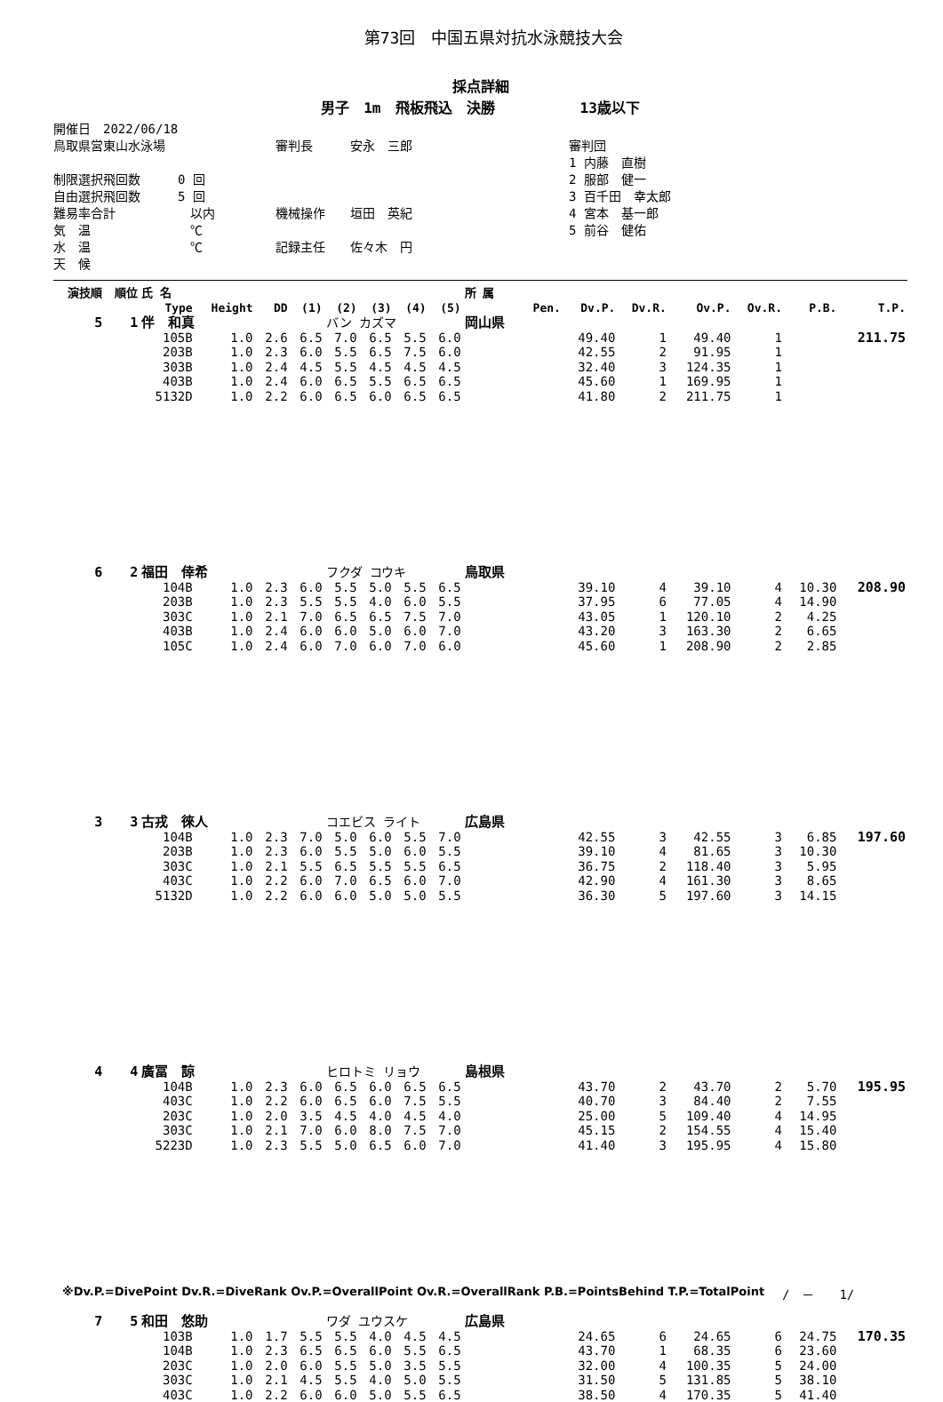第73回　中国五県対抗水泳競技大会
採点詳細
男子　1m　飛板飛込　決勝　　　　　　13歳以下
開催日　2022/06/18
鳥取県営東山水泳場
制限選択飛回数　　　0 回
自由選択飛回数　　　5 回
難易率合計　　　　　　以内
気　温　　　　　　　　℃
水　温　　　　　　　　℃
天　候
審判長　　　安永　三郎
機械操作　　垣田　英紀
記録主任　　佐々木　円
審判団
1 内藤　直樹
2 服部　健一
3 百千田　幸太郎
4 宮本　基一郎
5 前谷　健佑
| 演技順 | 順位 | 氏 名 | | | | | | | | 所 属 | | | | | | | |
| --- | --- | --- | --- | --- | --- | --- | --- | --- | --- | --- | --- | --- | --- | --- | --- | --- | --- |
| | | Type | Height | DD | (1) | (2) | (3) | (4) | (5) | | Pen. | Dv.P. | Dv.R. | Ov.P. | Ov.R. | P.B. | T.P. |
| 5 | 1 | 伴 和真 | | | | バン カズマ | | | | 岡山県 | | | | | | | |
| | | 105B | 1.0 | 2.6 | 6.5 | 7.0 | 6.5 | 5.5 | 6.0 | | | 49.40 | 1 | 49.40 | 1 | | 211.75 |
| | | 203B | 1.0 | 2.3 | 6.0 | 5.5 | 6.5 | 7.5 | 6.0 | | | 42.55 | 2 | 91.95 | 1 | | |
| | | 303B | 1.0 | 2.4 | 4.5 | 5.5 | 4.5 | 4.5 | 4.5 | | | 32.40 | 3 | 124.35 | 1 | | |
| | | 403B | 1.0 | 2.4 | 6.0 | 6.5 | 5.5 | 6.5 | 6.5 | | | 45.60 | 1 | 169.95 | 1 | | |
| | | 5132D | 1.0 | 2.2 | 6.0 | 6.5 | 6.0 | 6.5 | 6.5 | | | 41.80 | 2 | 211.75 | 1 | | |
| 6 | 2 | 福田 倖希 | | | | フクダ コウキ | | | | 鳥取県 | | | | | | | |
| | | 104B | 1.0 | 2.3 | 6.0 | 5.5 | 5.0 | 5.5 | 6.5 | | | 39.10 | 4 | 39.10 | 4 | 10.30 | 208.90 |
| | | 203B | 1.0 | 2.3 | 5.5 | 5.5 | 4.0 | 6.0 | 5.5 | | | 37.95 | 6 | 77.05 | 4 | 14.90 | |
| | | 303C | 1.0 | 2.1 | 7.0 | 6.5 | 6.5 | 7.5 | 7.0 | | | 43.05 | 1 | 120.10 | 2 | 4.25 | |
| | | 403B | 1.0 | 2.4 | 6.0 | 6.0 | 5.0 | 6.0 | 7.0 | | | 43.20 | 3 | 163.30 | 2 | 6.65 | |
| | | 105C | 1.0 | 2.4 | 6.0 | 7.0 | 6.0 | 7.0 | 6.0 | | | 45.60 | 1 | 208.90 | 2 | 2.85 | |
| 3 | 3 | 古戎 徠人 | | | | コエビス ライト | | | | 広島県 | | | | | | | |
| | | 104B | 1.0 | 2.3 | 7.0 | 5.0 | 6.0 | 5.5 | 7.0 | | | 42.55 | 3 | 42.55 | 3 | 6.85 | 197.60 |
| | | 203B | 1.0 | 2.3 | 6.0 | 5.5 | 5.0 | 6.0 | 5.5 | | | 39.10 | 4 | 81.65 | 3 | 10.30 | |
| | | 303C | 1.0 | 2.1 | 5.5 | 6.5 | 5.5 | 5.5 | 6.5 | | | 36.75 | 2 | 118.40 | 3 | 5.95 | |
| | | 403C | 1.0 | 2.2 | 6.0 | 7.0 | 6.5 | 6.0 | 7.0 | | | 42.90 | 4 | 161.30 | 3 | 8.65 | |
| | | 5132D | 1.0 | 2.2 | 6.0 | 6.0 | 5.0 | 5.0 | 5.5 | | | 36.30 | 5 | 197.60 | 3 | 14.15 | |
| 4 | 4 | 廣冨 諒 | | | | ヒロトミ リョウ | | | | 島根県 | | | | | | | |
| | | 104B | 1.0 | 2.3 | 6.0 | 6.5 | 6.0 | 6.5 | 6.5 | | | 43.70 | 2 | 43.70 | 2 | 5.70 | 195.95 |
| | | 403C | 1.0 | 2.2 | 6.0 | 6.5 | 6.0 | 7.5 | 5.5 | | | 40.70 | 3 | 84.40 | 2 | 7.55 | |
| | | 203C | 1.0 | 2.0 | 3.5 | 4.5 | 4.0 | 4.5 | 4.0 | | | 25.00 | 5 | 109.40 | 4 | 14.95 | |
| | | 303C | 1.0 | 2.1 | 7.0 | 6.0 | 8.0 | 7.5 | 7.0 | | | 45.15 | 2 | 154.55 | 4 | 15.40 | |
| | | 5223D | 1.0 | 2.3 | 5.5 | 5.0 | 6.5 | 6.0 | 7.0 | | | 41.40 | 3 | 195.95 | 4 | 15.80 | |
| 7 | 5 | 和田 悠助 | | | | ワダ ユウスケ | | | | 広島県 | | | | | | | |
| | | 103B | 1.0 | 1.7 | 5.5 | 5.5 | 4.0 | 4.5 | 4.5 | | | 24.65 | 6 | 24.65 | 6 | 24.75 | 170.35 |
| | | 104B | 1.0 | 2.3 | 6.5 | 6.5 | 6.0 | 5.5 | 6.5 | | | 43.70 | 1 | 68.35 | 6 | 23.60 | |
| | | 203C | 1.0 | 2.0 | 6.0 | 5.5 | 5.0 | 3.5 | 5.5 | | | 32.00 | 4 | 100.35 | 5 | 24.00 | |
| | | 303C | 1.0 | 2.1 | 4.5 | 5.5 | 4.0 | 5.0 | 5.5 | | | 31.50 | 5 | 131.85 | 5 | 38.10 | |
| | | 403C | 1.0 | 2.2 | 6.0 | 6.0 | 5.0 | 5.5 | 6.5 | | | 38.50 | 4 | 170.35 | 5 | 41.40 | |
※Dv.P.=DivePoint Dv.R.=DiveRank Ov.P.=OverallPoint Ov.R.=OverallRank P.B.=PointsBehind T.P.=TotalPoint
/　－　　1/